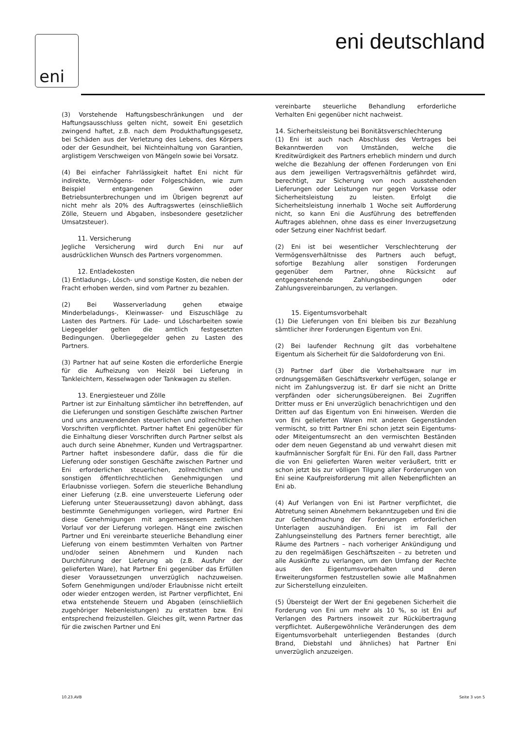eni eni deutschland
(3) Vorstehende Haftungsbeschränkungen und der Haftungsausschluss gelten nicht, soweit Eni gesetzlich zwingend haftet, z.B. nach dem Produkthaftungsgesetz, bei Schäden aus der Verletzung des Lebens, des Körpers oder der Gesundheit, bei Nichteinhaltung von Garantien, arglistigem Verschweigen von Mängeln sowie bei Vorsatz.
(4) Bei einfacher Fahrlässigkeit haftet Eni nicht für indirekte, Vermögens- oder Folgeschäden, wie zum Beispiel entgangenen Gewinn oder Betriebsunterbrechungen und im Übrigen begrenzt auf nicht mehr als 20% des Auftragswertes (einschließlich Zölle, Steuern und Abgaben, insbesondere gesetzlicher Umsatzsteuer).
11. Versicherung
Jegliche Versicherung wird durch Eni nur auf ausdrücklichen Wunsch des Partners vorgenommen.
12. Entladekosten
(1) Entladungs-, Lösch- und sonstige Kosten, die neben der Fracht erhoben werden, sind vom Partner zu bezahlen.
(2) Bei Wasserverladung gehen etwaige Minderbeladungs-, Kleinwasser- und Eiszuschläge zu Lasten des Partners. Für Lade- und Löscharbeiten sowie Liegegelder gelten die amtlich festgesetzten Bedingungen. Überliegegelder gehen zu Lasten des Partners.
(3) Partner hat auf seine Kosten die erforderliche Energie für die Aufheizung von Heizöl bei Lieferung in Tankleichtern, Kesselwagen oder Tankwagen zu stellen.
13. Energiesteuer und Zölle
Partner ist zur Einhaltung sämtlicher ihn betreffenden, auf die Lieferungen und sonstigen Geschäfte zwischen Partner und uns anzuwendenden steuerlichen und zollrechtlichen Vorschriften verpflichtet. Partner haftet Eni gegenüber für die Einhaltung dieser Vorschriften durch Partner selbst als auch durch seine Abnehmer, Kunden und Vertragspartner. Partner haftet insbesondere dafür, dass die für die Lieferung oder sonstigen Geschäfte zwischen Partner und Eni erforderlichen steuerlichen, zollrechtlichen und sonstigen öffentlichrechtlichen Genehmigungen und Erlaubnisse vorliegen. Sofern die steuerliche Behandlung einer Lieferung (z.B. eine unversteuerte Lieferung oder Lieferung unter Steueraussetzung) davon abhängt, dass bestimmte Genehmigungen vorliegen, wird Partner Eni diese Genehmigungen mit angemessenem zeitlichen Vorlauf vor der Lieferung vorlegen. Hängt eine zwischen Partner und Eni vereinbarte steuerliche Behandlung einer Lieferung von einem bestimmten Verhalten von Partner und/oder seinen Abnehmern und Kunden nach Durchführung der Lieferung ab (z.B. Ausfuhr der gelieferten Ware), hat Partner Eni gegenüber das Erfüllen dieser Voraussetzungen unverzüglich nachzuweisen. Sofern Genehmigungen und/oder Erlaubnisse nicht erteilt oder wieder entzogen werden, ist Partner verpflichtet, Eni etwa entstehende Steuern und Abgaben (einschließlich zugehöriger Nebenleistungen) zu erstatten bzw. Eni entsprechend freizustellen. Gleiches gilt, wenn Partner das für die zwischen Partner und Eni
vereinbarte steuerliche Behandlung erforderliche Verhalten Eni gegenüber nicht nachweist.
14. Sicherheitsleistung bei Bonitätsverschlechterung
(1) Eni ist auch nach Abschluss des Vertrages bei Bekanntwerden von Umständen, welche die Kreditwürdigkeit des Partners erheblich mindern und durch welche die Bezahlung der offenen Forderungen von Eni aus dem jeweiligen Vertragsverhältnis gefährdet wird, berechtigt, zur Sicherung von noch ausstehenden Lieferungen oder Leistungen nur gegen Vorkasse oder Sicherheitsleistung zu leisten. Erfolgt die Sicherheitsleistung innerhalb 1 Woche seit Aufforderung nicht, so kann Eni die Ausführung des betreffenden Auftrages ablehnen, ohne dass es einer Inverzugsetzung oder Setzung einer Nachfrist bedarf.
(2) Eni ist bei wesentlicher Verschlechterung der Vermögensverhältnisse des Partners auch befugt, sofortige Bezahlung aller sonstigen Forderungen gegenüber dem Partner, ohne Rücksicht auf entgegenstehende Zahlungsbedingungen oder Zahlungsvereinbarungen, zu verlangen.
15. Eigentumsvorbehalt
(1) Die Lieferungen von Eni bleiben bis zur Bezahlung sämtlicher ihrer Forderungen Eigentum von Eni.
(2) Bei laufender Rechnung gilt das vorbehaltene Eigentum als Sicherheit für die Saldoforderung von Eni.
(3) Partner darf über die Vorbehaltsware nur im ordnungsgemäßen Geschäftsverkehr verfügen, solange er nicht im Zahlungsverzug ist. Er darf sie nicht an Dritte verpfänden oder sicherungsübereignen. Bei Zugriffen Dritter muss er Eni unverzüglich benachrichtigen und den Dritten auf das Eigentum von Eni hinweisen. Werden die von Eni gelieferten Waren mit anderen Gegenständen vermischt, so tritt Partner Eni schon jetzt sein Eigentums- oder Miteigentumsrecht an den vermischten Beständen oder dem neuen Gegenstand ab und verwahrt diesen mit kaufmännischer Sorgfalt für Eni. Für den Fall, dass Partner die von Eni gelieferten Waren weiter veräußert, tritt er schon jetzt bis zur völligen Tilgung aller Forderungen von Eni seine Kaufpreisforderung mit allen Nebenpflichten an Eni ab.
(4) Auf Verlangen von Eni ist Partner verpflichtet, die Abtretung seinen Abnehmern bekanntzugeben und Eni die zur Geltendmachung der Forderungen erforderlichen Unterlagen auszuhändigen. Eni ist im Fall der Zahlungseinstellung des Partners ferner berechtigt, alle Räume des Partners – nach vorheriger Ankündigung und zu den regelmäßigen Geschäftszeiten – zu betreten und alle Auskünfte zu verlangen, um den Umfang der Rechte aus den Eigentumsvorbehalten und deren Erweiterungsformen festzustellen sowie alle Maßnahmen zur Sicherstellung einzuleiten.
(5) Übersteigt der Wert der Eni gegebenen Sicherheit die Forderung von Eni um mehr als 10 %, so ist Eni auf Verlangen des Partners insoweit zur Rückübertragung verpflichtet. Außergewöhnliche Veränderungen des dem Eigentumsvorbehalt unterliegenden Bestandes (durch Brand, Diebstahl und ähnliches) hat Partner Eni unverzüglich anzuzeigen.
10.23.AVB Seite 3 von 5